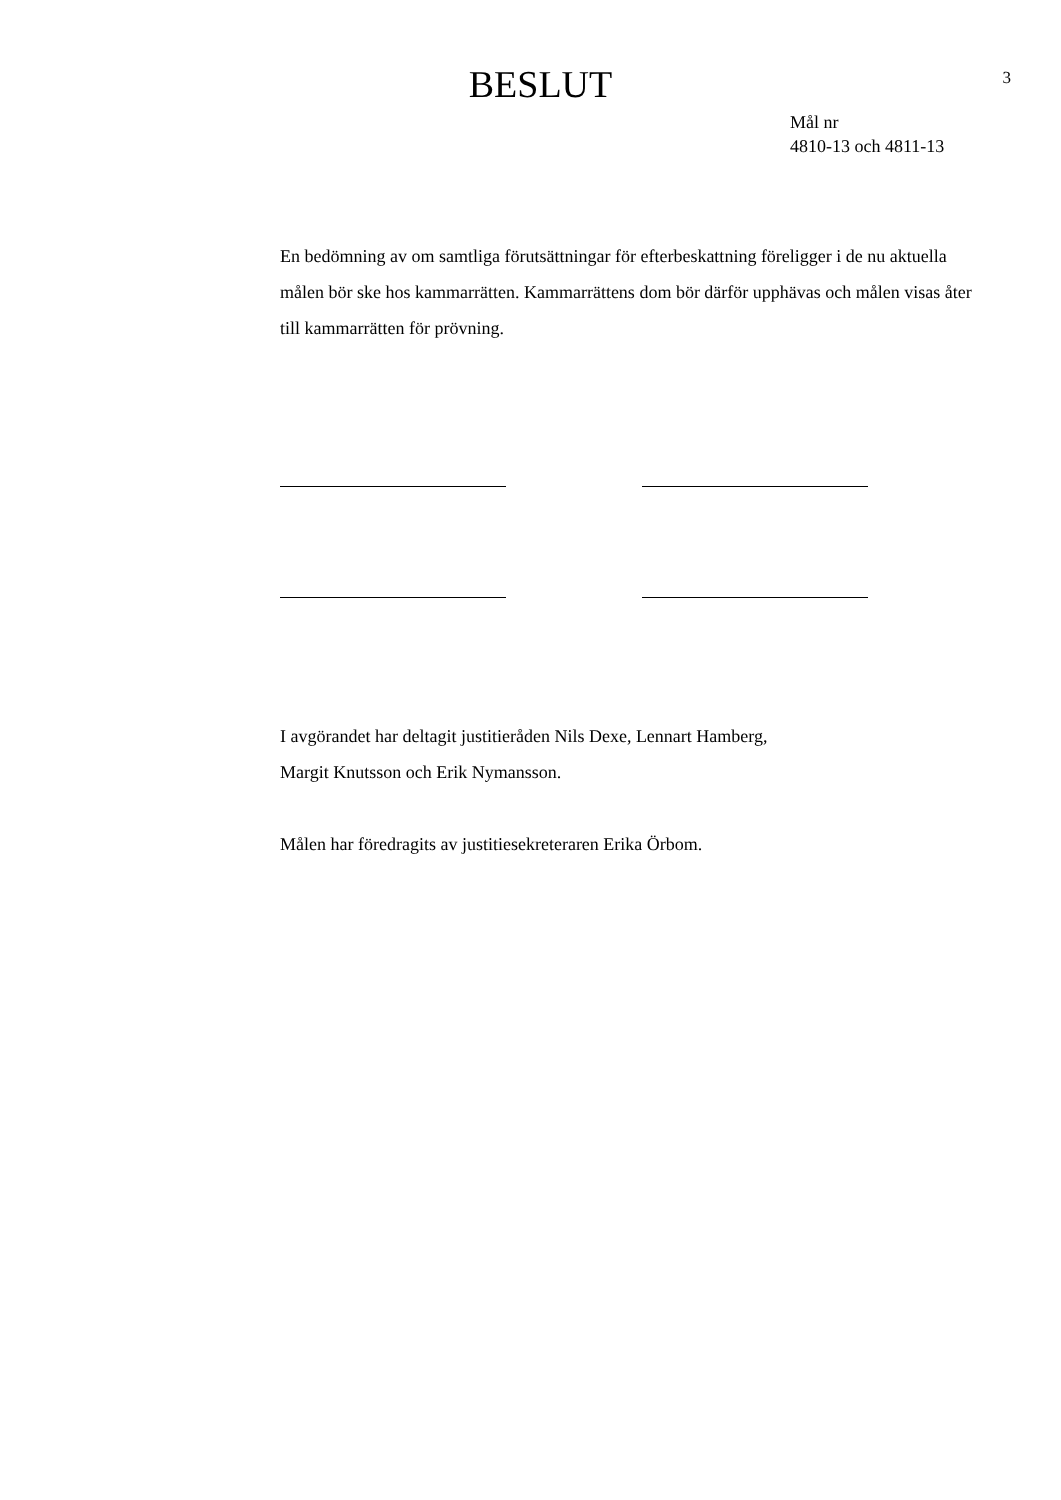3
BESLUT
Mål nr
4810-13 och 4811-13
En bedömning av om samtliga förutsättningar för efterbeskattning föreligger i de nu aktuella målen bör ske hos kammarrätten. Kammarrättens dom bör därför upphävas och målen visas åter till kammarrätten för prövning.
I avgörandet har deltagit justitieråden Nils Dexe, Lennart Hamberg,
Margit Knutsson och Erik Nymansson.
Målen har föredragits av justitiesekreteraren Erika Örbom.